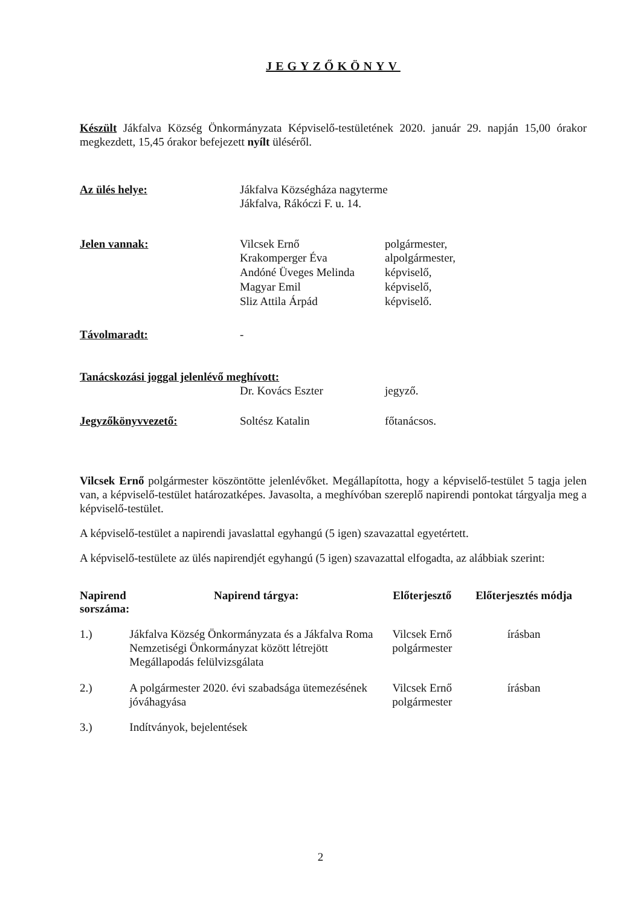JEGYZŐKÖNYV
Készült Jákfalva Község Önkormányzata Képviselő-testületének 2020. január 29. napján 15,00 órakor megkezdett, 15,45 órakor befejezett nyílt üléséről.
| Az ülés helye: | Jákfalva Községháza nagyterme Jákfalva, Rákóczi F. u. 14. | |
| Jelen vannak: | Vilcsek Ernő Krakomperger Éva Andóné Üveges Melinda Magyar Emil Sliz Attila Árpád | polgármester, alpolgármester, képviselő, képviselő, képviselő. |
| Távolmaradt: | - | |
| Tanácskozási joggal jelenlévő meghívott: | | |
| | Dr. Kovács Eszter | jegyző. |
| Jegyzőkönyvvezető: | Soltész Katalin | főtanácsos. |
Vilcsek Ernő polgármester köszöntötte jelenlévőket. Megállapította, hogy a képviselő-testület 5 tagja jelen van, a képviselő-testület határozatképes. Javasolta, a meghívóban szereplő napirendi pontokat tárgyalja meg a képviselő-testület.
A képviselő-testület a napirendi javaslattal egyhangú (5 igen) szavazattal egyetértett.
A képviselő-testülete az ülés napirendjét egyhangú (5 igen) szavazattal elfogadta, az alábbiak szerint:
| Napirend sorszáma: | Napirend tárgya: | Előterjesztő | Előterjesztés módja |
| --- | --- | --- | --- |
| 1.) | Jákfalva Község Önkormányzata és a Jákfalva Roma Nemzetiségi Önkormányzat között létrejött Megállapodás felülvizsgálata | Vilcsek Ernő polgármester | írásban |
| 2.) | A polgármester 2020. évi szabadsága ütemezésének jóváhagyása | Vilcsek Ernő polgármester | írásban |
| 3.) | Indítványok, bejelentések | | |
2